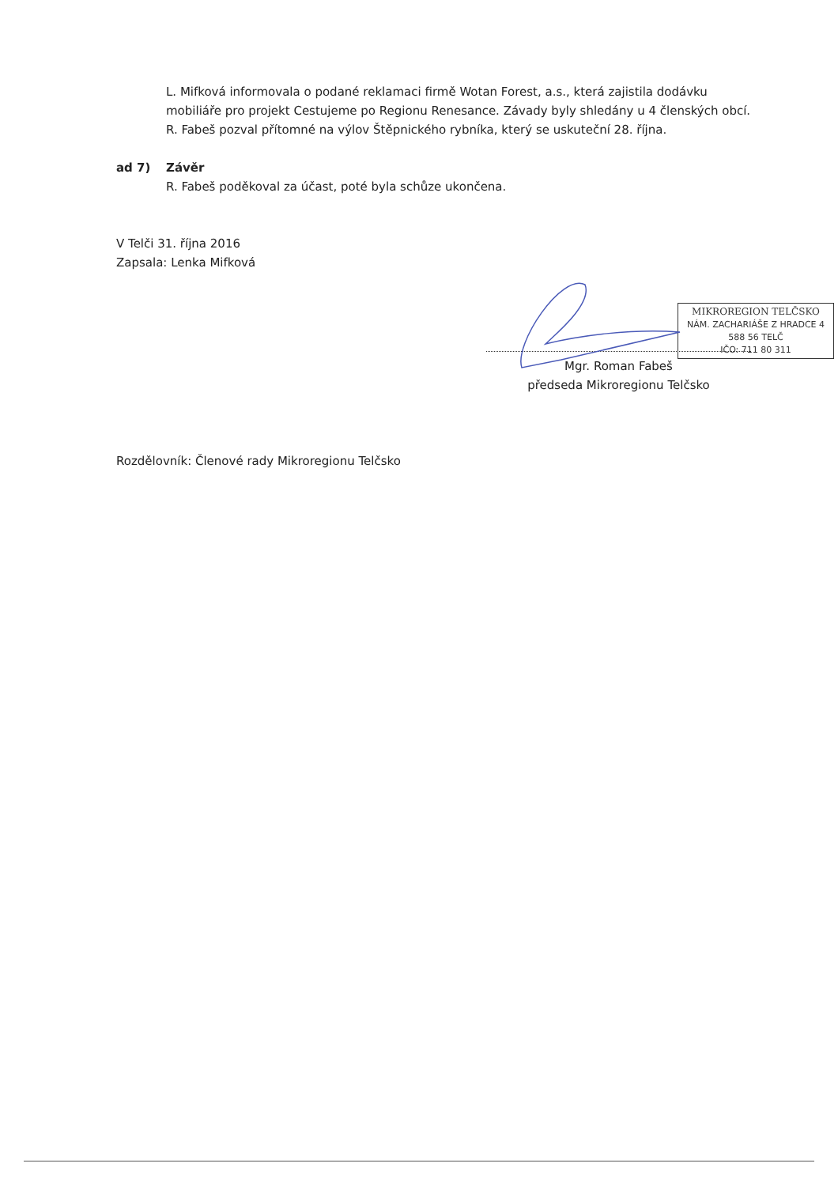L. Mifková informovala o podané reklamaci firmě Wotan Forest, a.s., která zajistila dodávku mobiliáře pro projekt Cestujeme po Regionu Renesance. Závady byly shledány u 4 členských obcí.
R. Fabeš pozval přítomné na výlov Štěpnického rybníka, který se uskuteční 28. října.
ad 7) Závěr
R. Fabeš poděkoval za účast, poté byla schůze ukončena.
V Telči 31. října 2016
Zapsala: Lenka Mifková
MIKROREGION TELČSKO
NÁM. ZACHARIÁŠE Z HRADCE 4
588 56 TELČ
IČO: 711 80 311
Mgr. Roman Fabeš
předseda Mikroregionu Telčsko
Rozdělovník: Členové rady Mikroregionu Telčsko